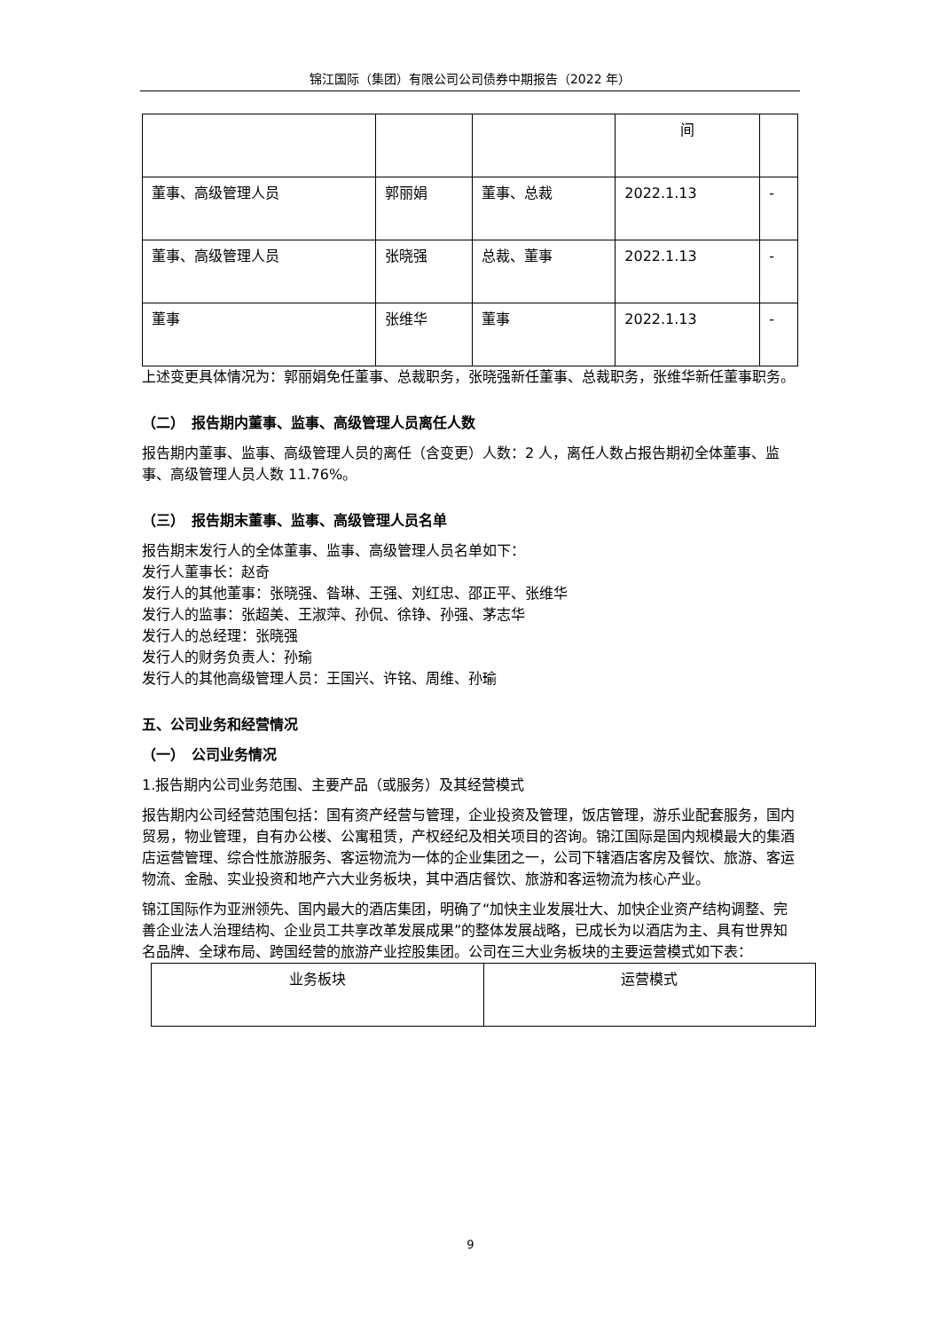锦江国际（集团）有限公司公司债券中期报告（2022 年）
| | | | 间 | |
| 董事、高级管理人员 | 郭丽娟 | 董事、总裁 | 2022.1.13 | - |
| 董事、高级管理人员 | 张晓强 | 总裁、董事 | 2022.1.13 | - |
| 董事 | 张维华 | 董事 | 2022.1.13 | - |
上述变更具体情况为：郭丽娟免任董事、总裁职务，张晓强新任董事、总裁职务，张维华新任董事职务。
（二）　报告期内董事、监事、高级管理人员离任人数
报告期内董事、监事、高级管理人员的离任（含变更）人数：2 人，离任人数占报告期初全体董事、监事、高级管理人员人数 11.76%。
（三）　报告期末董事、监事、高级管理人员名单
报告期末发行人的全体董事、监事、高级管理人员名单如下：
发行人董事长：赵奇
发行人的其他董事：张晓强、昝琳、王强、刘红忠、邵正平、张维华
发行人的监事：张超美、王淑萍、孙侃、徐铮、孙强、茅志华
发行人的总经理：张晓强
发行人的财务负责人：孙瑜
发行人的其他高级管理人员：王国兴、许铭、周维、孙瑜
五、公司业务和经营情况
（一）　公司业务情况
1.报告期内公司业务范围、主要产品（或服务）及其经营模式
报告期内公司经营范围包括：国有资产经营与管理，企业投资及管理，饭店管理，游乐业配套服务，国内贸易，物业管理，自有办公楼、公寓租赁，产权经纪及相关项目的咨询。锦江国际是国内规模最大的集酒店运营管理、综合性旅游服务、客运物流为一体的企业集团之一，公司下辖酒店客房及餐饮、旅游、客运物流、金融、实业投资和地产六大业务板块，其中酒店餐饮、旅游和客运物流为核心产业。
锦江国际作为亚洲领先、国内最大的酒店集团，明确了“加快主业发展壮大、加快企业资产结构调整、完善企业法人治理结构、企业员工共享改革发展成果”的整体发展战略，已成长为以酒店为主、具有世界知名品牌、全球布局、跨国经营的旅游产业控股集团。公司在三大业务板块的主要运营模式如下表：
| 业务板块 | 运营模式 |
9